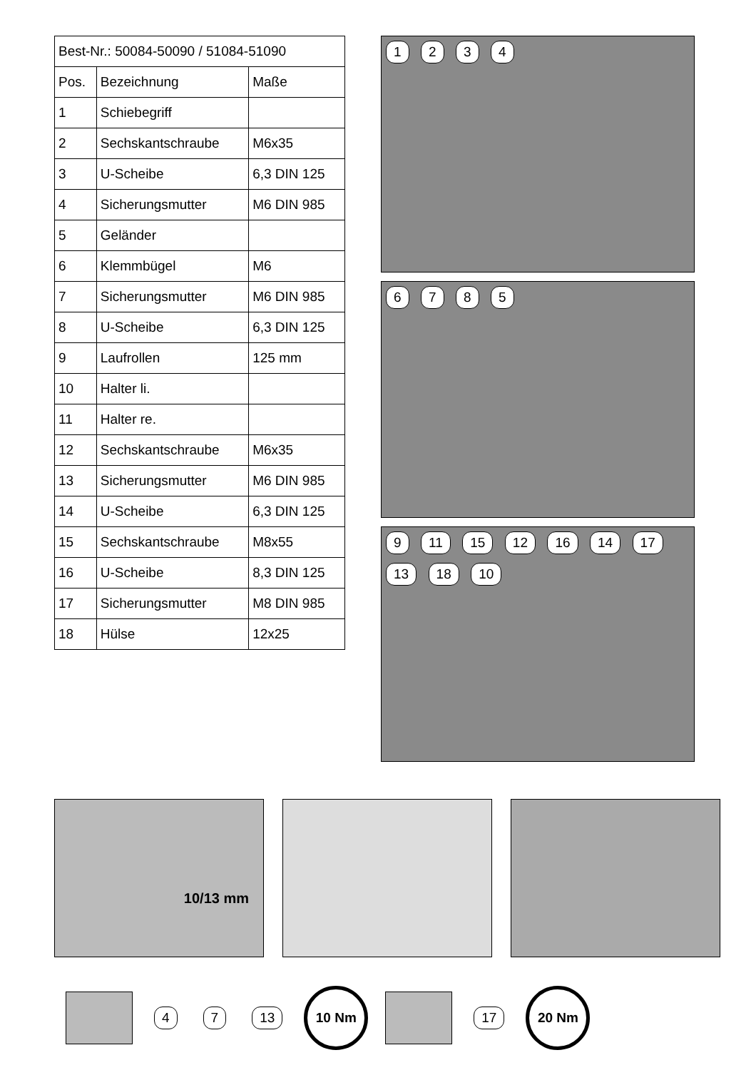| Best-Nr.: 50084-50090 / 51084-51090 | | |
| Pos. | Bezeichnung | Maße |
| 1 | Schiebegriff | |
| 2 | Sechskantschraube | M6x35 |
| 3 | U-Scheibe | 6,3 DIN 125 |
| 4 | Sicherungsmutter | M6 DIN 985 |
| 5 | Geländer | |
| 6 | Klemmbügel | M6 |
| 7 | Sicherungsmutter | M6 DIN 985 |
| 8 | U-Scheibe | 6,3 DIN 125 |
| 9 | Laufrollen | 125 mm |
| 10 | Halter li. | |
| 11 | Halter re. | |
| 12 | Sechskantschraube | M6x35 |
| 13 | Sicherungsmutter | M6 DIN 985 |
| 14 | U-Scheibe | 6,3 DIN 125 |
| 15 | Sechskantschraube | M8x55 |
| 16 | U-Scheibe | 8,3 DIN 125 |
| 17 | Sicherungsmutter | M8 DIN 985 |
| 18 | Hülse | 12x25 |
1 2 3 4
6 7 8 5
9 11 15 12 16 14 17 13 18 10
10/13 mm
4 7 13
10 Nm
17
20 Nm